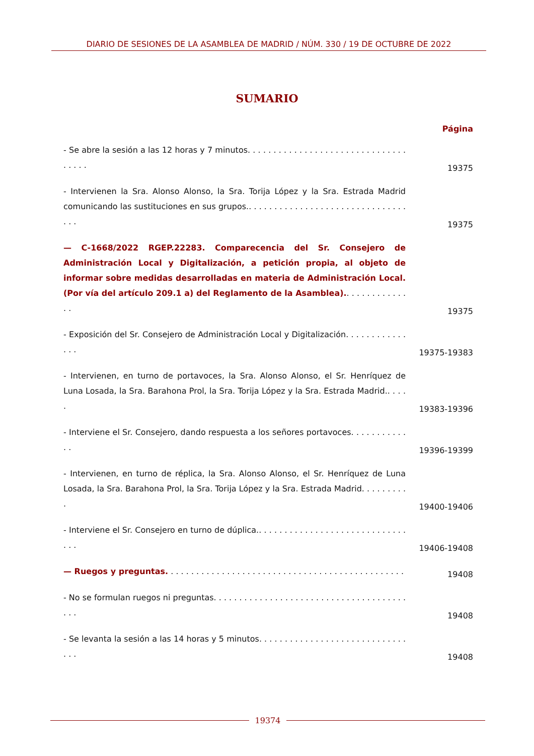DIARIO DE SESIONES DE LA ASAMBLEA DE MADRID / NÚM. 330 / 19 DE OCTUBRE DE 2022
SUMARIO
Página
- Se abre la sesión a las 12 horas y 7 minutos. . . . . . . . . . . . . . . . . . . . . . . . . . . . . . . . . . . .
19375
- Intervienen la Sra. Alonso Alonso, la Sra. Torija López y la Sra. Estrada Madrid comunicando las sustituciones en sus grupos.. . . . . . . . . . . . . . . . . . . . . . . . . . . . . . . . . .
19375
— C-1668/2022 RGEP.22283. Comparecencia del Sr. Consejero de Administración Local y Digitalización, a petición propia, al objeto de informar sobre medidas desarrolladas en materia de Administración Local. (Por vía del artículo 209.1 a) del Reglamento de la Asamblea).. . . . . . . . . . . . . .
19375
- Exposición del Sr. Consejero de Administración Local y Digitalización. . . . . . . . . . . . . . .
19375-19383
- Intervienen, en turno de portavoces, la Sra. Alonso Alonso, el Sr. Henríquez de Luna Losada, la Sra. Barahona Prol, la Sra. Torija López y la Sra. Estrada Madrid.. . . . .
19383-19396
- Interviene el Sr. Consejero, dando respuesta a los señores portavoces. . . . . . . . . . . . .
19396-19399
- Intervienen, en turno de réplica, la Sra. Alonso Alonso, el Sr. Henríquez de Luna Losada, la Sra. Barahona Prol, la Sra. Torija López y la Sra. Estrada Madrid. . . . . . . . . .
19400-19406
- Interviene el Sr. Consejero en turno de dúplica.. . . . . . . . . . . . . . . . . . . . . . . . . . . . . . . .
19406-19408
— Ruegos y preguntas. . . . . . . . . . . . . . . . . . . . . . . . . . . . . . . . . . . . . . . . . . . . . . .
19408
- No se formulan ruegos ni preguntas. . . . . . . . . . . . . . . . . . . . . . . . . . . . . . . . . . . . . . . . .
19408
- Se levanta la sesión a las 14 horas y 5 minutos. . . . . . . . . . . . . . . . . . . . . . . . . . . . . . . .
19408
19374